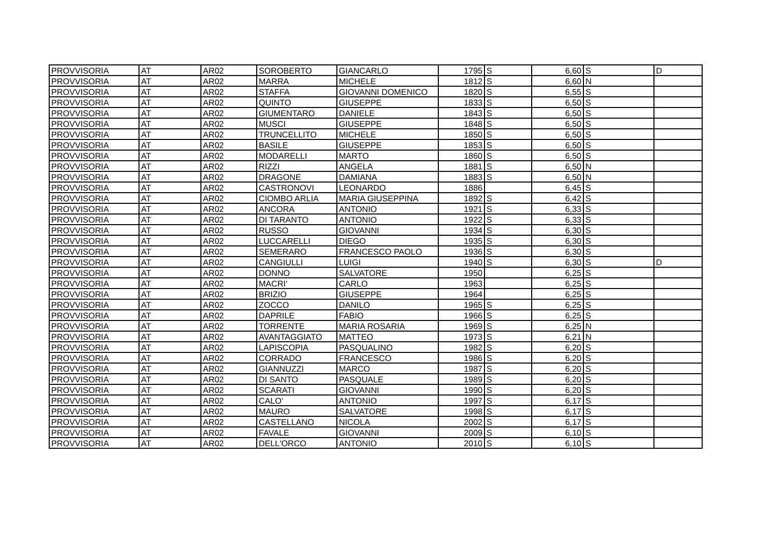| PROVVISORIA | AT | AR02 | SOROBERTO | GIANCARLO | 1795 | S | 6,60 | S | D |
| PROVVISORIA | AT | AR02 | MARRA | MICHELE | 1812 | S | 6,60 | N | |
| PROVVISORIA | AT | AR02 | STAFFA | GIOVANNI DOMENICO | 1820 | S | 6,55 | S | |
| PROVVISORIA | AT | AR02 | QUINTO | GIUSEPPE | 1833 | S | 6,50 | S | |
| PROVVISORIA | AT | AR02 | GIUMENTARO | DANIELE | 1843 | S | 6,50 | S | |
| PROVVISORIA | AT | AR02 | MUSCI | GIUSEPPE | 1848 | S | 6,50 | S | |
| PROVVISORIA | AT | AR02 | TRUNCELLITO | MICHELE | 1850 | S | 6,50 | S | |
| PROVVISORIA | AT | AR02 | BASILE | GIUSEPPE | 1853 | S | 6,50 | S | |
| PROVVISORIA | AT | AR02 | MODARELLI | MARTO | 1860 | S | 6,50 | S | |
| PROVVISORIA | AT | AR02 | RIZZI | ANGELA | 1881 | S | 6,50 | N | |
| PROVVISORIA | AT | AR02 | DRAGONE | DAMIANA | 1883 | S | 6,50 | N | |
| PROVVISORIA | AT | AR02 | CASTRONOVI | LEONARDO | 1886 | | 6,45 | S | |
| PROVVISORIA | AT | AR02 | CIOMBO ARLIA | MARIA GIUSEPPINA | 1892 | S | 6,42 | S | |
| PROVVISORIA | AT | AR02 | ANCORA | ANTONIO | 1921 | S | 6,33 | S | |
| PROVVISORIA | AT | AR02 | DI TARANTO | ANTONIO | 1922 | S | 6,33 | S | |
| PROVVISORIA | AT | AR02 | RUSSO | GIOVANNI | 1934 | S | 6,30 | S | |
| PROVVISORIA | AT | AR02 | LUCCARELLI | DIEGO | 1935 | S | 6,30 | S | |
| PROVVISORIA | AT | AR02 | SEMERARO | FRANCESCO PAOLO | 1936 | S | 6,30 | S | |
| PROVVISORIA | AT | AR02 | CANGIULLI | LUIGI | 1940 | S | 6,30 | S | D |
| PROVVISORIA | AT | AR02 | DONNO | SALVATORE | 1950 | | 6,25 | S | |
| PROVVISORIA | AT | AR02 | MACRI' | CARLO | 1963 | | 6,25 | S | |
| PROVVISORIA | AT | AR02 | BRIZIO | GIUSEPPE | 1964 | | 6,25 | S | |
| PROVVISORIA | AT | AR02 | ZOCCO | DANILO | 1965 | S | 6,25 | S | |
| PROVVISORIA | AT | AR02 | DAPRILE | FABIO | 1966 | S | 6,25 | S | |
| PROVVISORIA | AT | AR02 | TORRENTE | MARIA ROSARIA | 1969 | S | 6,25 | N | |
| PROVVISORIA | AT | AR02 | AVANTAGGIATO | MATTEO | 1973 | S | 6,21 | N | |
| PROVVISORIA | AT | AR02 | LAPISCOPIA | PASQUALINO | 1982 | S | 6,20 | S | |
| PROVVISORIA | AT | AR02 | CORRADO | FRANCESCO | 1986 | S | 6,20 | S | |
| PROVVISORIA | AT | AR02 | GIANNUZZI | MARCO | 1987 | S | 6,20 | S | |
| PROVVISORIA | AT | AR02 | DI SANTO | PASQUALE | 1989 | S | 6,20 | S | |
| PROVVISORIA | AT | AR02 | SCARATI | GIOVANNI | 1990 | S | 6,20 | S | |
| PROVVISORIA | AT | AR02 | CALO' | ANTONIO | 1997 | S | 6,17 | S | |
| PROVVISORIA | AT | AR02 | MAURO | SALVATORE | 1998 | S | 6,17 | S | |
| PROVVISORIA | AT | AR02 | CASTELLANO | NICOLA | 2002 | S | 6,17 | S | |
| PROVVISORIA | AT | AR02 | FAVALE | GIOVANNI | 2009 | S | 6,10 | S | |
| PROVVISORIA | AT | AR02 | DELL'ORCO | ANTONIO | 2010 | S | 6,10 | S | |